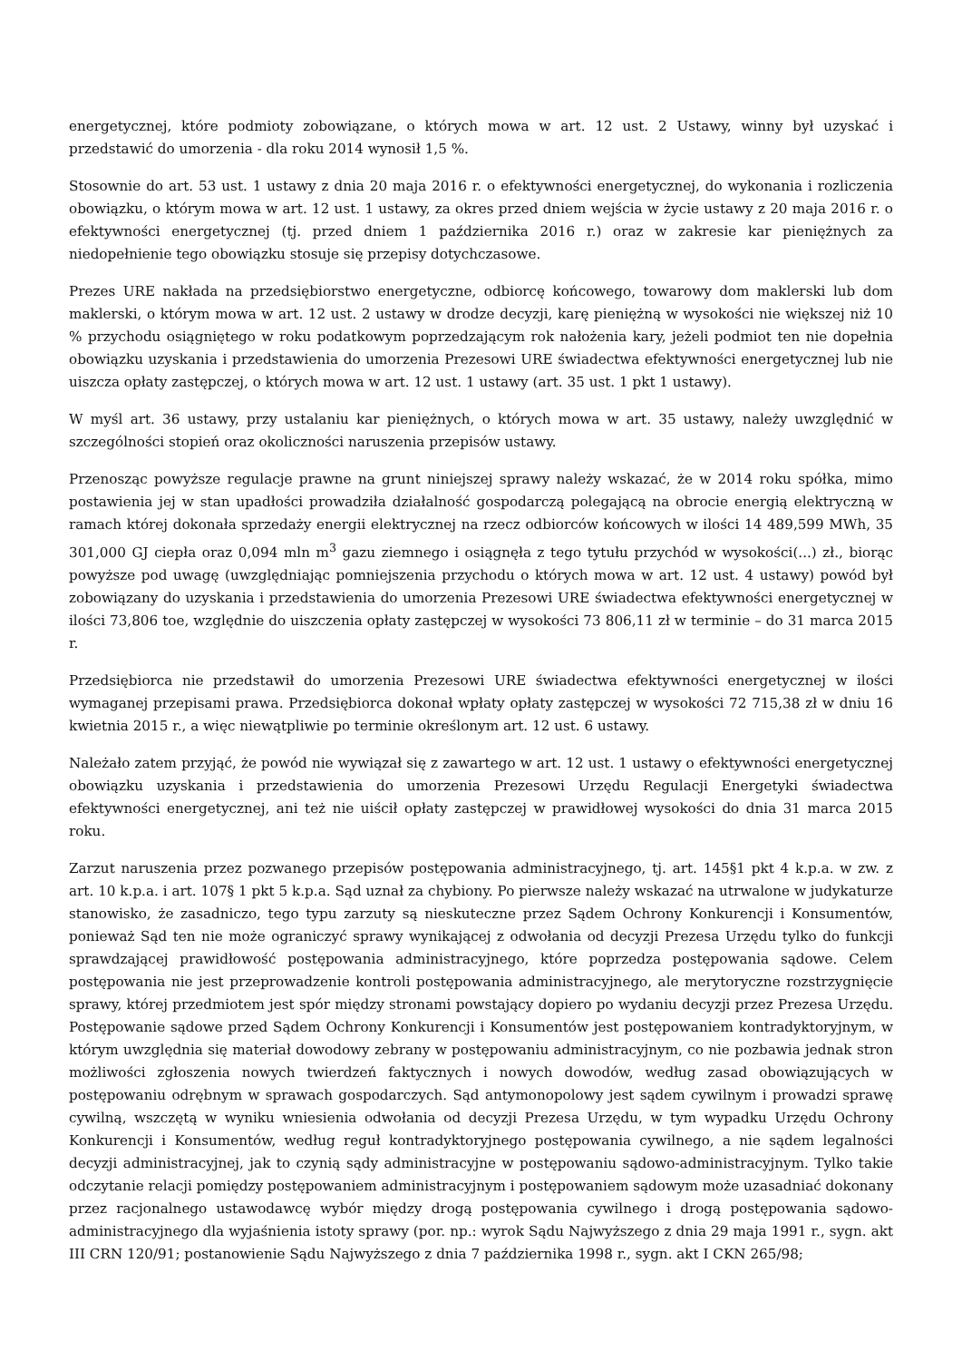energetycznej, które podmioty zobowiązane, o których mowa w art. 12 ust. 2 Ustawy, winny był uzyskać i przedstawić do umorzenia - dla roku 2014 wynosił 1,5 %.
Stosownie do art. 53 ust. 1 ustawy z dnia 20 maja 2016 r. o efektywności energetycznej, do wykonania i rozliczenia obowiązku, o którym mowa w art. 12 ust. 1 ustawy, za okres przed dniem wejścia w życie ustawy z 20 maja 2016 r. o efektywności energetycznej (tj. przed dniem 1 października 2016 r.) oraz w zakresie kar pieniężnych za niedopełnienie tego obowiązku stosuje się przepisy dotychczasowe.
Prezes URE nakłada na przedsiębiorstwo energetyczne, odbiorcę końcowego, towarowy dom maklerski lub dom maklerski, o którym mowa w art. 12 ust. 2 ustawy w drodze decyzji, karę pieniężną w wysokości nie większej niż 10 % przychodu osiągniętego w roku podatkowym poprzedzającym rok nałożenia kary, jeżeli podmiot ten nie dopełnia obowiązku uzyskania i przedstawienia do umorzenia Prezesowi URE świadectwa efektywności energetycznej lub nie uiszcza opłaty zastępczej, o których mowa w art. 12 ust. 1 ustawy (art. 35 ust. 1 pkt 1 ustawy).
W myśl art. 36 ustawy, przy ustalaniu kar pieniężnych, o których mowa w art. 35 ustawy, należy uwzględnić w szczególności stopień oraz okoliczności naruszenia przepisów ustawy.
Przenosząc powyższe regulacje prawne na grunt niniejszej sprawy należy wskazać, że w 2014 roku spółka, mimo postawienia jej w stan upadłości prowadziła działalność gospodarczą polegającą na obrocie energią elektryczną w ramach której dokonała sprzedaży energii elektrycznej na rzecz odbiorców końcowych w ilości 14 489,599 MWh, 35 301,000 GJ ciepła oraz 0,094 mln m<sup>3</sup> gazu ziemnego i osiągnęła z tego tytułu przychód w wysokości(...) zł., biorąc powyższe pod uwagę (uwzględniając pomniejszenia przychodu o których mowa w art. 12 ust. 4 ustawy) powód był zobowiązany do uzyskania i przedstawienia do umorzenia Prezesowi URE świadectwa efektywności energetycznej w ilości 73,806 toe, względnie do uiszczenia opłaty zastępczej w wysokości 73 806,11 zł w terminie – do 31 marca 2015 r.
Przedsiębiorca nie przedstawił do umorzenia Prezesowi URE świadectwa efektywności energetycznej w ilości wymaganej przepisami prawa. Przedsiębiorca dokonał wpłaty opłaty zastępczej w wysokości 72 715,38 zł w dniu 16 kwietnia 2015 r., a więc niewątpliwie po terminie określonym art. 12 ust. 6 ustawy.
Należało zatem przyjąć, że powód nie wywiązał się z zawartego w art. 12 ust. 1 ustawy o efektywności energetycznej obowiązku uzyskania i przedstawienia do umorzenia Prezesowi Urzędu Regulacji Energetyki świadectwa efektywności energetycznej, ani też nie uiścił opłaty zastępczej w prawidłowej wysokości do dnia 31 marca 2015 roku.
Zarzut naruszenia przez pozwanego przepisów postępowania administracyjnego, tj. art. 145§1 pkt 4 k.p.a. w zw. z art. 10 k.p.a. i art. 107§ 1 pkt 5 k.p.a. Sąd uznał za chybiony. Po pierwsze należy wskazać na utrwalone w judykaturze stanowisko, że zasadniczo, tego typu zarzuty są nieskuteczne przez Sądem Ochrony Konkurencji i Konsumentów, ponieważ Sąd ten nie może ograniczyć sprawy wynikającej z odwołania od decyzji Prezesa Urzędu tylko do funkcji sprawdzającej prawidłowość postępowania administracyjnego, które poprzedza postępowania sądowe. Celem postępowania nie jest przeprowadzenie kontroli postępowania administracyjnego, ale merytoryczne rozstrzygnięcie sprawy, której przedmiotem jest spór między stronami powstający dopiero po wydaniu decyzji przez Prezesa Urzędu. Postępowanie sądowe przed Sądem Ochrony Konkurencji i Konsumentów jest postępowaniem kontradyktoryjnym, w którym uwzględnia się materiał dowodowy zebrany w postępowaniu administracyjnym, co nie pozbawia jednak stron możliwości zgłoszenia nowych twierdzeń faktycznych i nowych dowodów, według zasad obowiązujących w postępowaniu odrębnym w sprawach gospodarczych. Sąd antymonopolowy jest sądem cywilnym i prowadzi sprawę cywilną, wszczętą w wyniku wniesienia odwołania od decyzji Prezesa Urzędu, w tym wypadku Urzędu Ochrony Konkurencji i Konsumentów, według reguł kontradyktoryjnego postępowania cywilnego, a nie sądem legalności decyzji administracyjnej, jak to czynią sądy administracyjne w postępowaniu sądowo-administracyjnym. Tylko takie odczytanie relacji pomiędzy postępowaniem administracyjnym i postępowaniem sądowym może uzasadniać dokonany przez racjonalnego ustawodawcę wybór między drogą postępowania cywilnego i drogą postępowania sądowo-administracyjnego dla wyjaśnienia istoty sprawy (por. np.: wyrok Sądu Najwyższego z dnia 29 maja 1991 r., sygn. akt III CRN 120/91; postanowienie Sądu Najwyższego z dnia 7 października 1998 r., sygn. akt I CKN 265/98;